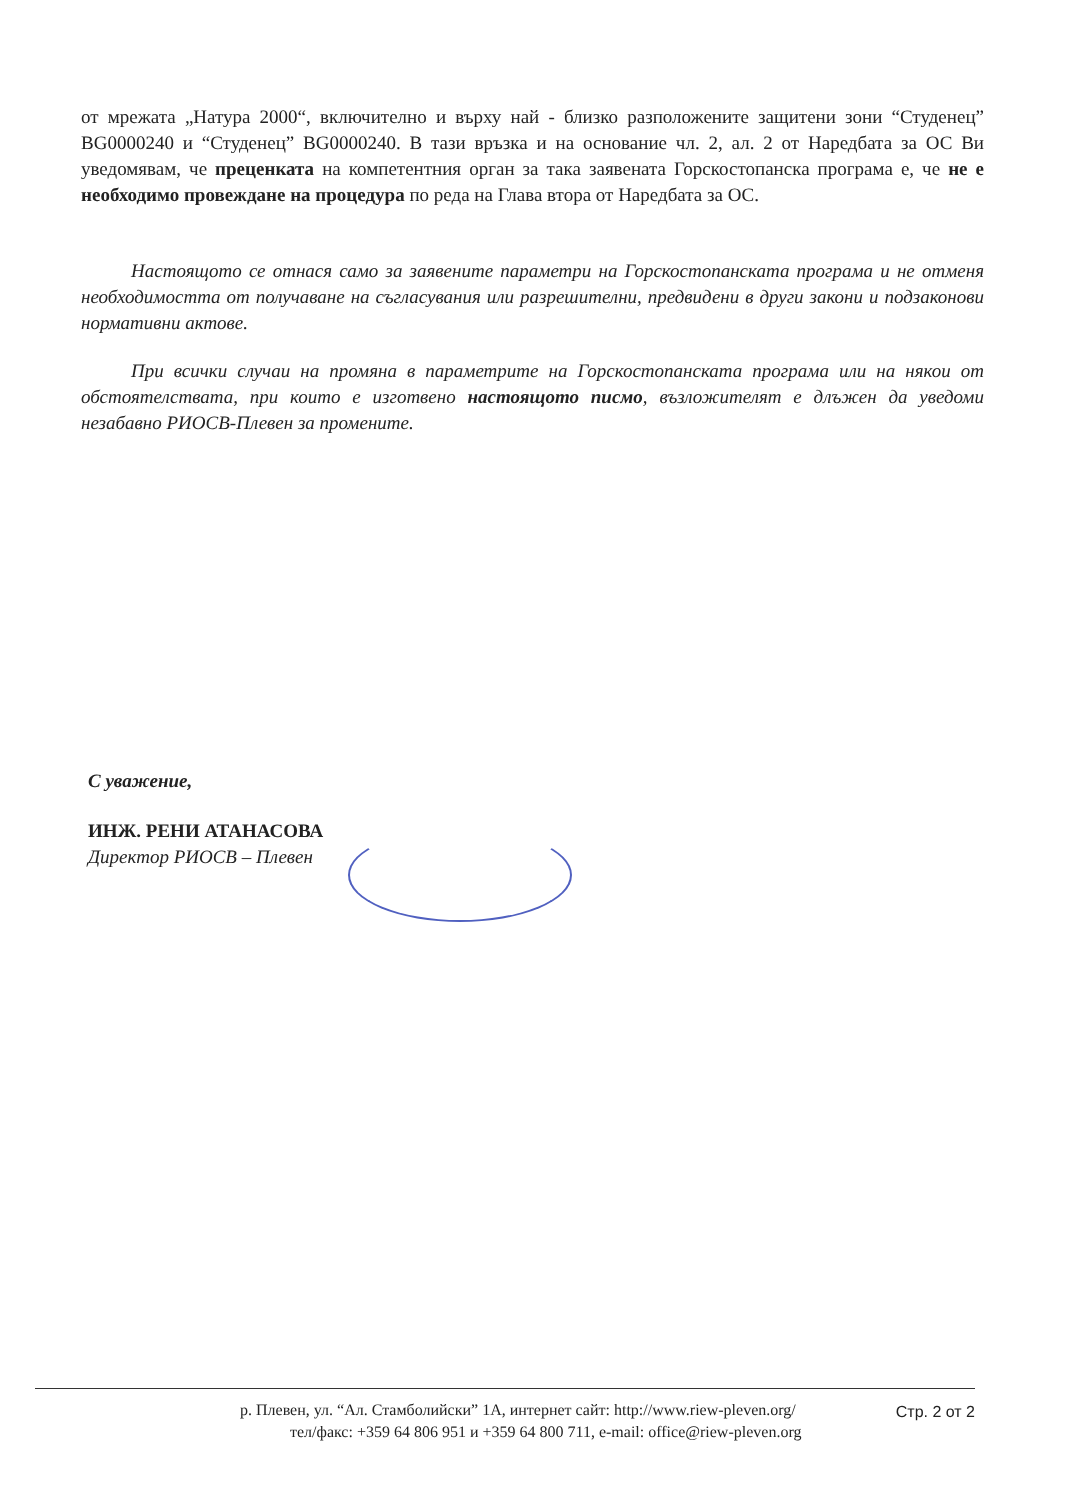от мрежата „Натура 2000“, включително и върху най - близко разположените защитени зони “Студенец” BG0000240 и “Студенец” BG0000240. В тази връзка и на основание чл. 2, ал. 2 от Наредбата за ОС Ви уведомявам, че преценката на компетентния орган за така заявената Горскостопанска програма е, че не е необходимо провеждане на процедура по реда на Глава втора от Наредбата за ОС.
Настоящото се отнася само за заявените параметри на Горскостопанската програма и не отменя необходимостта от получаване на съгласувания или разрешителни, предвидени в други закони и подзаконови нормативни актове.
При всички случаи на промяна в параметрите на Горскостопанската програма или на някои от обстоятелствата, при които е изготвено настоящото писмо, възложителят е длъжен да уведоми незабавно РИОСВ-Плевен за промените.
С уважение,
ИНЖ. РЕНИ АТАНАСОВА
Директор РИОСВ – Плевен
р. Плевен, ул. “Ал. Стамболийски” 1А, интернет сайт: http://www.riew-pleven.org/
тел/факс: +359 64 806 951 и +359 64 800 711, e-mail: office@riew-pleven.org
Стр. 2 от 2